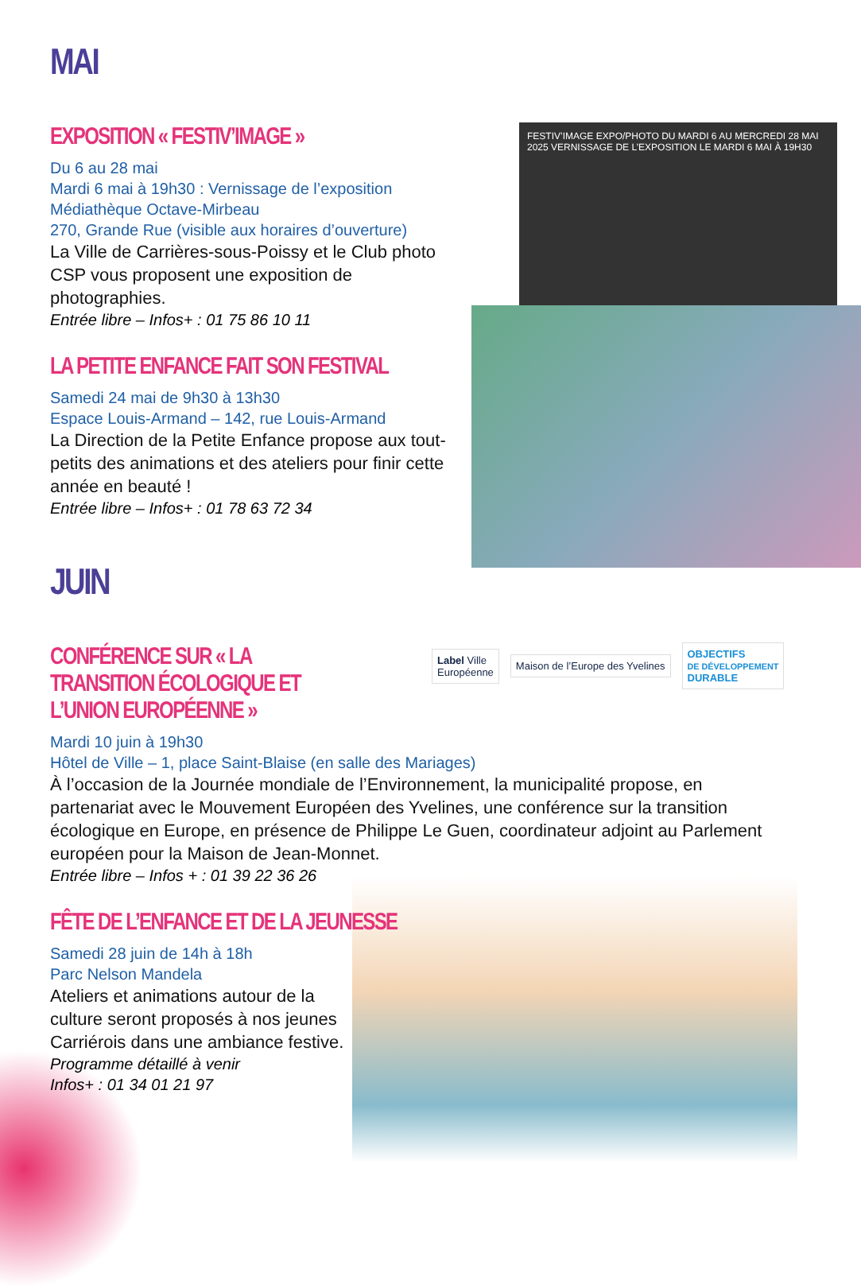MAI
EXPOSITION « FESTIV’IMAGE »
Du 6 au 28 mai
Mardi 6 mai à 19h30 : Vernissage de l’exposition
Médiathèque Octave-Mirbeau
270, Grande Rue (visible aux horaires d’ouverture)
La Ville de Carrières-sous-Poissy et le Club photo CSP vous proposent une exposition de photographies.
Entrée libre – Infos+ : 01 75 86 10 11
LA PETITE ENFANCE FAIT SON FESTIVAL
Samedi 24 mai de 9h30 à 13h30
Espace Louis-Armand – 142, rue Louis-Armand
La Direction de la Petite Enfance propose aux tout-petits des animations et des ateliers pour finir cette année en beauté !
Entrée libre – Infos+ : 01 78 63 72 34
FESTIV’IMAGE EXPO/PHOTO DU MARDI 6 AU MERCREDI 28 MAI 2025 VERNISSAGE DE L’EXPOSITION LE MARDI 6 MAI À 19H30
JUIN
CONFÉRENCE SUR « LA TRANSITION ÉCOLOGIQUE ET L’UNION EUROPÉENNE »
Label Ville
Européenne
Maison de l’Europe des Yvelines
OBJECTIFS
DE DÉVELOPPEMENT
DURABLE
Mardi 10 juin à 19h30
Hôtel de Ville – 1, place Saint-Blaise (en salle des Mariages)
À l’occasion de la Journée mondiale de l’Environnement, la municipalité propose, en partenariat avec le Mouvement Européen des Yvelines, une conférence sur la transition écologique en Europe, en présence de Philippe Le Guen, coordinateur adjoint au Parlement européen pour la Maison de Jean-Monnet.
Entrée libre – Infos + : 01 39 22 36 26
FÊTE DE L’ENFANCE ET DE LA JEUNESSE
Samedi 28 juin de 14h à 18h
Parc Nelson Mandela
Ateliers et animations autour de la culture seront proposés à nos jeunes Carriérois dans une ambiance festive.
Programme détaillé à venir
Infos+ : 01 34 01 21 97